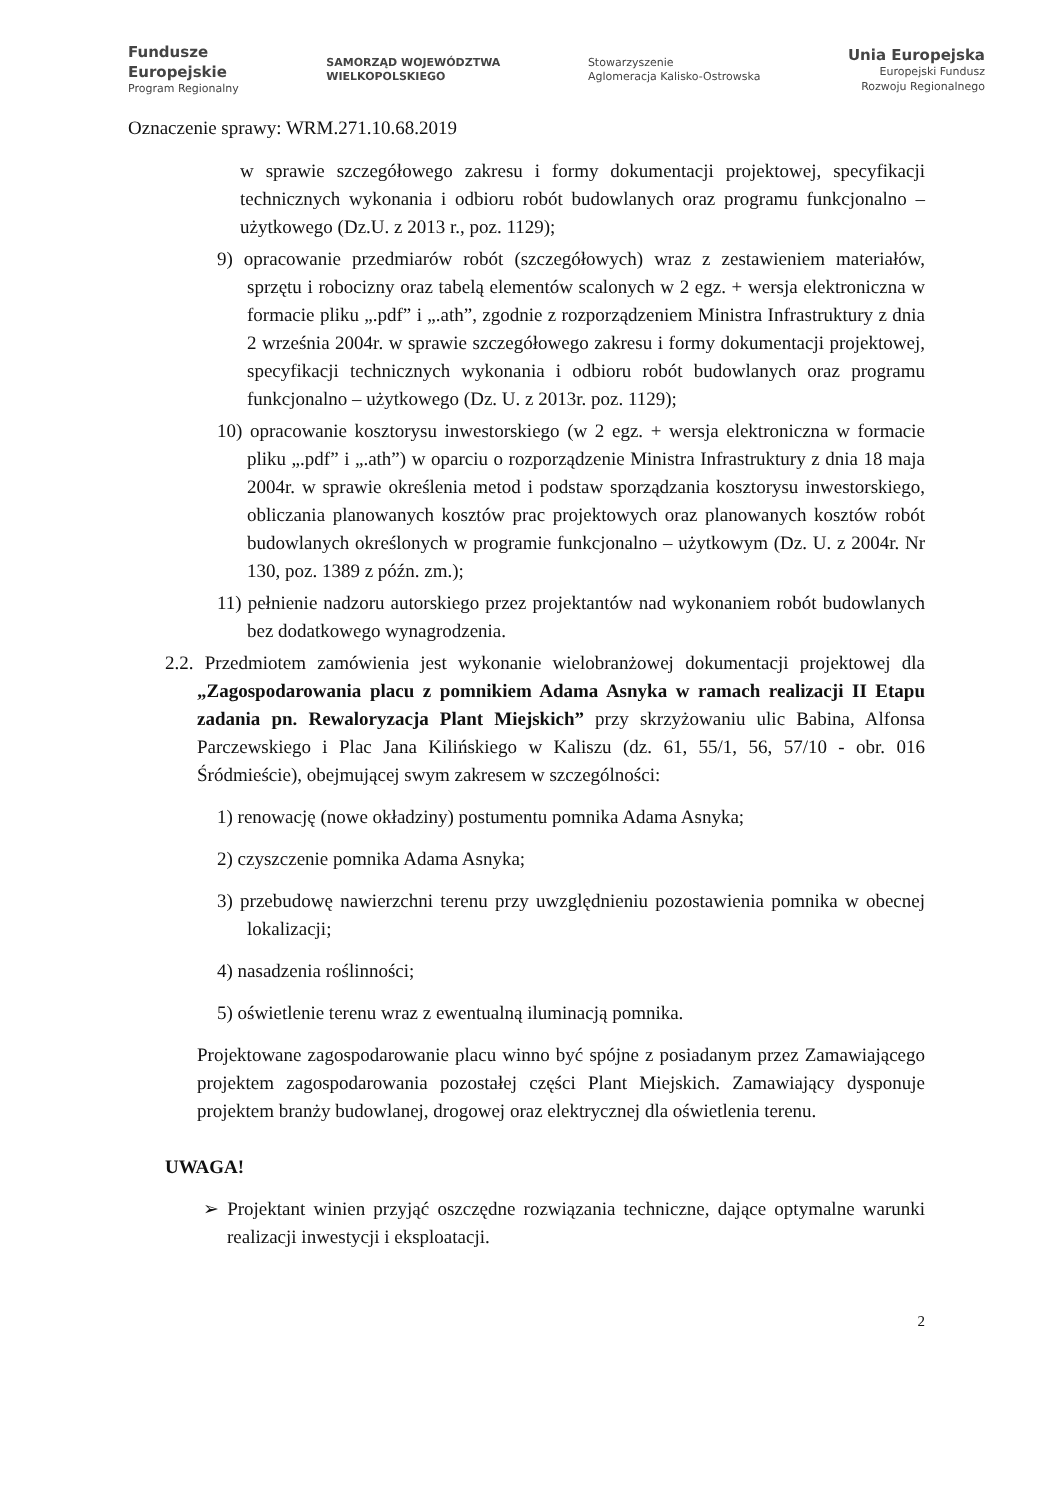Fundusze
Europejskie
Program Regionalny
SAMORZĄD WOJEWÓDZTWA
WIELKOPOLSKIEGO
Stowarzyszenie
Aglomeracja Kalisko-Ostrowska
Unia Europejska
Europejski Fundusz
Rozwoju Regionalnego
Oznaczenie sprawy: WRM.271.10.68.2019
w sprawie szczegółowego zakresu i formy dokumentacji projektowej, specyfikacji technicznych wykonania i odbioru robót budowlanych oraz programu funkcjonalno – użytkowego (Dz.U. z 2013 r., poz. 1129);
9) opracowanie przedmiarów robót (szczegółowych) wraz z zestawieniem materiałów, sprzętu i robocizny oraz tabelą elementów scalonych w 2 egz. + wersja elektroniczna w formacie pliku „.pdf” i „.ath”, zgodnie z rozporządzeniem Ministra Infrastruktury z dnia 2 września 2004r. w sprawie szczegółowego zakresu i formy dokumentacji projektowej, specyfikacji technicznych wykonania i odbioru robót budowlanych oraz programu funkcjonalno – użytkowego (Dz. U. z 2013r. poz. 1129);
10) opracowanie kosztorysu inwestorskiego (w 2 egz. + wersja elektroniczna w formacie pliku „.pdf” i „.ath”) w oparciu o rozporządzenie Ministra Infrastruktury z dnia 18 maja 2004r. w sprawie określenia metod i podstaw sporządzania kosztorysu inwestorskiego, obliczania planowanych kosztów prac projektowych oraz planowanych kosztów robót budowlanych określonych w programie funkcjonalno – użytkowym (Dz. U. z 2004r. Nr 130, poz. 1389 z późn. zm.);
11) pełnienie nadzoru autorskiego przez projektantów nad wykonaniem robót budowlanych bez dodatkowego wynagrodzenia.
2.2. Przedmiotem zamówienia jest wykonanie wielobranżowej dokumentacji projektowej dla „Zagospodarowania placu z pomnikiem Adama Asnyka w ramach realizacji II Etapu zadania pn. Rewaloryzacja Plant Miejskich” przy skrzyżowaniu ulic Babina, Alfonsa Parczewskiego i Plac Jana Kilińskiego w Kaliszu (dz. 61, 55/1, 56, 57/10 - obr. 016 Śródmieście), obejmującej swym zakresem w szczególności:
1) renowację (nowe okładziny) postumentu pomnika Adama Asnyka;
2) czyszczenie pomnika Adama Asnyka;
3) przebudowę nawierzchni terenu przy uwzględnieniu pozostawienia pomnika w obecnej lokalizacji;
4) nasadzenia roślinności;
5) oświetlenie terenu wraz z ewentualną iluminacją pomnika.
Projektowane zagospodarowanie placu winno być spójne z posiadanym przez Zamawiającego projektem zagospodarowania pozostałej części Plant Miejskich. Zamawiający dysponuje projektem branży budowlanej, drogowej oraz elektrycznej dla oświetlenia terenu.
UWAGA!
➢ Projektant winien przyjąć oszczędne rozwiązania techniczne, dające optymalne warunki realizacji inwestycji i eksploatacji.
2